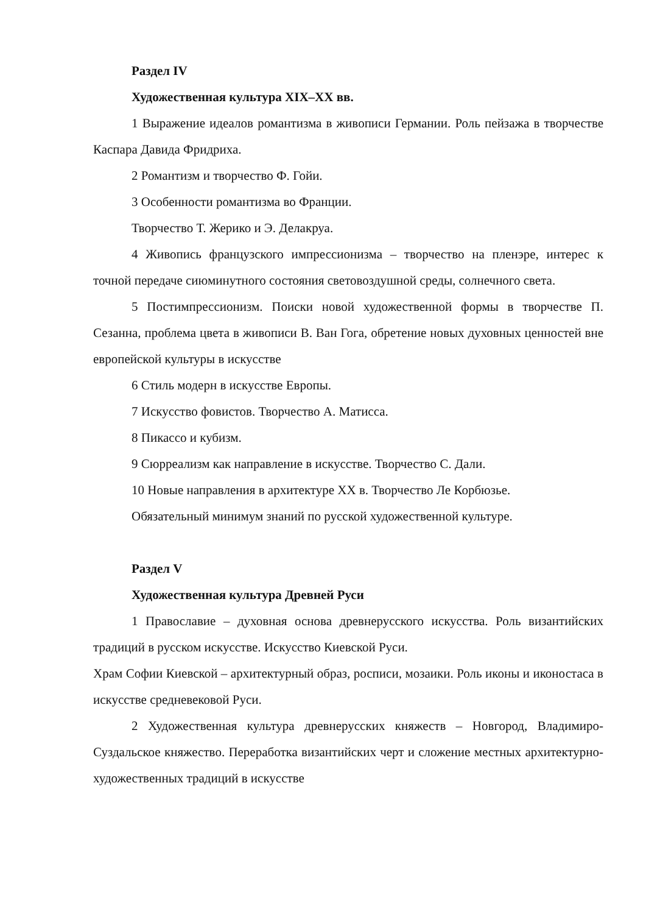Раздел IV
Художественная культура XIX–XX вв.
1 Выражение идеалов романтизма в живописи Германии. Роль пейзажа в творчестве Каспара Давида Фридриха.
2 Романтизм и творчество Ф. Гойи.
3 Особенности романтизма во Франции.
Творчество Т. Жерико и Э. Делакруа.
4 Живопись французского импрессионизма – творчество на пленэре, интерес к точной передаче сиюминутного состояния световоздушной среды, солнечного света.
5 Постимпрессионизм. Поиски новой художественной формы в творчестве П. Сезанна, проблема цвета в живописи В. Ван Гога, обретение новых духовных ценностей вне европейской культуры в искусстве
6 Стиль модерн в искусстве Европы.
7 Искусство фовистов. Творчество А. Матисса.
8 Пикассо и кубизм.
9 Сюрреализм как направление в искусстве. Творчество С. Дали.
10 Новые направления в архитектуре XX в. Творчество Ле Корбюзье.
Обязательный минимум знаний по русской художественной культуре.
Раздел V
Художественная культура Древней Руси
1 Православие – духовная основа древнерусского искусства. Роль византийских традиций в русском искусстве. Искусство Киевской Руси.
Храм Софии Киевской – архитектурный образ, росписи, мозаики. Роль иконы и иконостаса в искусстве средневековой Руси.
2 Художественная культура древнерусских княжеств – Новгород, Владимиро-Суздальское княжество. Переработка византийских черт и сложение местных архитектурно-художественных традиций в искусстве